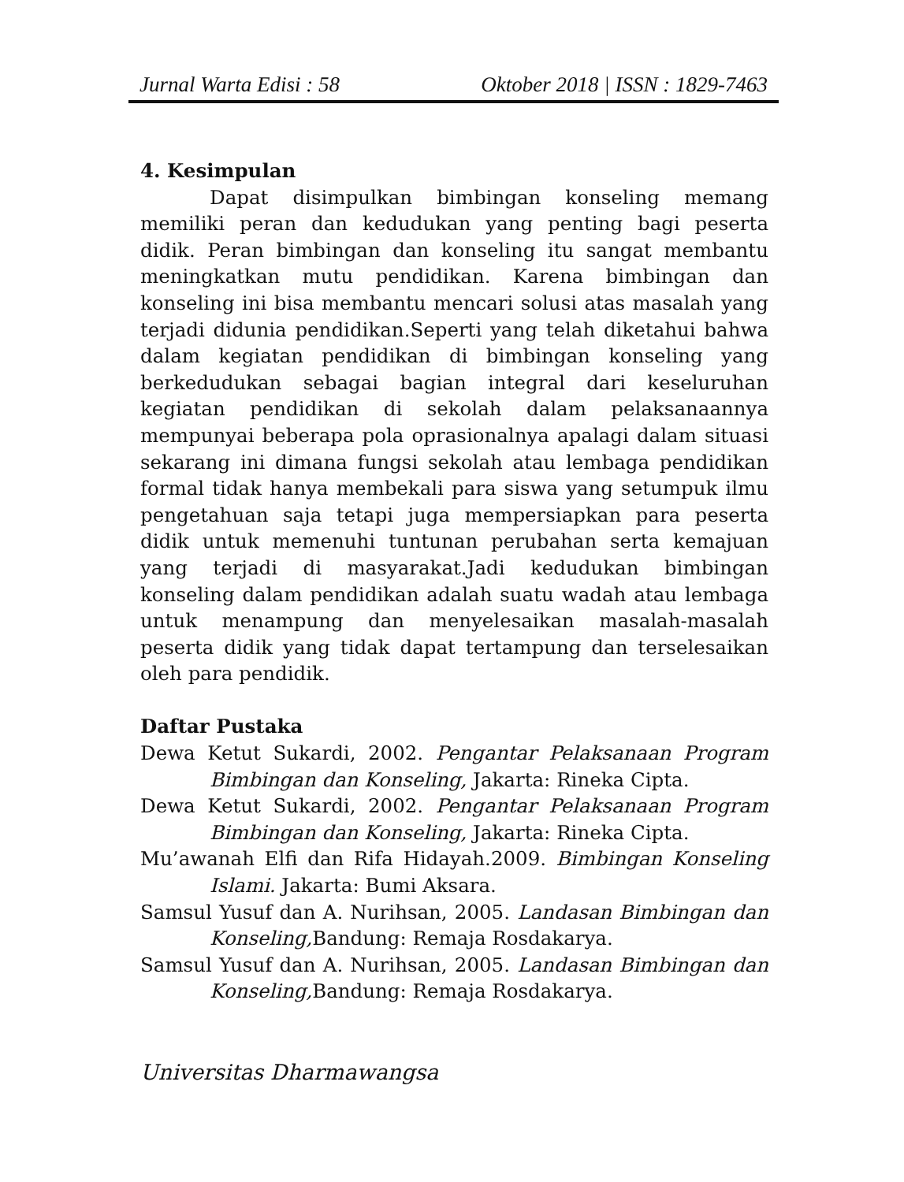Jurnal Warta Edisi : 58 Oktober 2018 | ISSN : 1829-7463
4. Kesimpulan
Dapat disimpulkan bimbingan konseling memang memiliki peran dan kedudukan yang penting bagi peserta didik. Peran bimbingan dan konseling itu sangat membantu meningkatkan mutu pendidikan. Karena bimbingan dan konseling ini bisa membantu mencari solusi atas masalah yang terjadi didunia pendidikan.Seperti yang telah diketahui bahwa dalam kegiatan pendidikan di bimbingan konseling yang berkedudukan sebagai bagian integral dari keseluruhan kegiatan pendidikan di sekolah dalam pelaksanaannya mempunyai beberapa pola oprasionalnya apalagi dalam situasi sekarang ini dimana fungsi sekolah atau lembaga pendidikan formal tidak hanya membekali para siswa yang setumpuk ilmu pengetahuan saja tetapi juga mempersiapkan para peserta didik untuk memenuhi tuntunan perubahan serta kemajuan yang terjadi di masyarakat.Jadi kedudukan bimbingan konseling dalam pendidikan adalah suatu wadah atau lembaga untuk menampung dan menyelesaikan masalah-masalah peserta didik yang tidak dapat tertampung dan terselesaikan oleh para pendidik.
Daftar Pustaka
Dewa Ketut Sukardi, 2002. Pengantar Pelaksanaan Program Bimbingan dan Konseling, Jakarta: Rineka Cipta.
Dewa Ketut Sukardi, 2002. Pengantar Pelaksanaan Program Bimbingan dan Konseling, Jakarta: Rineka Cipta.
Mu’awanah Elfi dan Rifa Hidayah.2009. Bimbingan Konseling Islami. Jakarta: Bumi Aksara.
Samsul Yusuf dan A. Nurihsan, 2005. Landasan Bimbingan dan Konseling, Bandung: Remaja Rosdakarya.
Samsul Yusuf dan A. Nurihsan, 2005. Landasan Bimbingan dan Konseling, Bandung: Remaja Rosdakarya.
Universitas Dharmawangsa